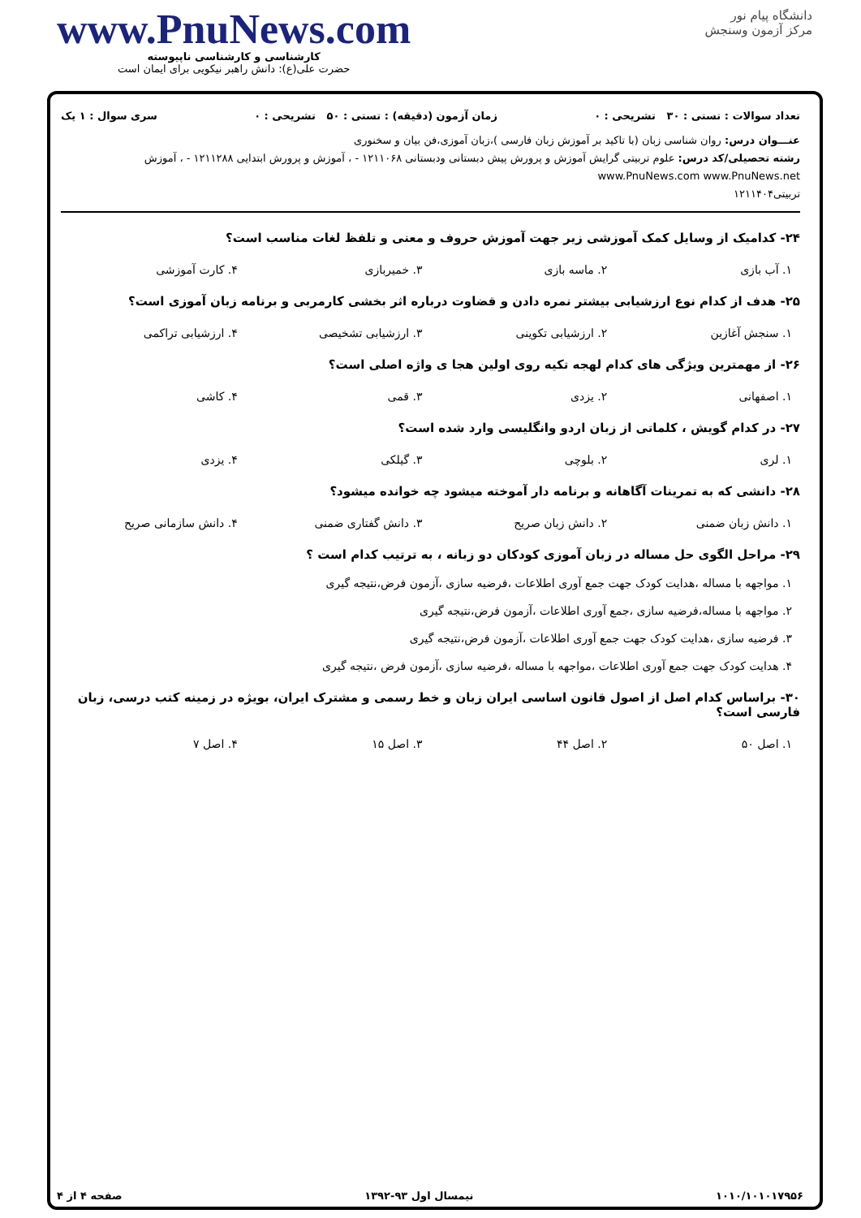www.PnuNews.com
کارشناسی و کارشناسی ناپیوسته
حضرت علی(ع): دانش راهبر نیکویی برای ایمان است
دانشگاه پیام نور
مرکز آزمون وسنجش
تعداد سوالات : تستی : ۳۰ تشریحی : ۰ زمان آزمون (دقیقه) : تستی : ۵۰ تشریحی : ۰ سری سوال : ۱ یک
عنـــوان درس: روان شناسی زبان (با تاکید بر آموزش زبان فارسی )،زبان آموزی،فن بیان و سخنوری
رشته تحصیلی/کد درس: علوم تربیتی گرایش آموزش و پرورش پیش دبستانی ودبستانی ۱۲۱۱۰۶۸ - ، آموزش و پرورش ابتدایی ۱۲۱۱۲۸۸ - ، آموزش www.PnuNews.com www.PnuNews.net
تربیتی۱۲۱۱۴۰۴
۲۴- کدامیک از وسایل کمک آموزشی زیر جهت آموزش حروف و معنی و تلفظ لغات مناسب است؟
۱. آب بازی ۲. ماسه بازی ۳. خمیربازی ۴. کارت آموزشی
۲۵- هدف از کدام نوع ارزشیابی بیشتر نمره دادن و قضاوت درباره اثر بخشی کارمربی و برنامه زبان آموزی است؟
۱. سنجش آغازین ۲. ارزشیابی تکوینی ۳. ارزشیابی تشخیصی ۴. ارزشیابی تراکمی
۲۶- از مهمترین ویژگی های کدام لهجه تکیه روی اولین هجا ی واژه اصلی است؟
۱. اصفهانی ۲. یزدی ۳. قمی ۴. کاشی
۲۷- در کدام گویش ، کلماتی از زبان اردو وانگلیسی وارد شده است؟
۱. لری ۲. بلوچی ۳. گیلکی ۴. یزدی
۲۸- دانشی که به تمرینات آگاهانه و برنامه دار آموخته میشود چه خوانده میشود؟
۱. دانش زبان ضمنی ۲. دانش زبان صریح ۳. دانش گفتاری ضمنی ۴. دانش سازمانی صریح
۲۹- مراحل الگوی حل مساله در زبان آموزی کودکان دو زبانه ، به ترتیب کدام است ؟
۱. مواجهه با مساله ،هدایت کودک جهت جمع آوری اطلاعات ،فرضیه سازی ،آزمون فرض،نتیجه گیری
۲. مواجهه با مساله،فرضیه سازی ،جمع آوری اطلاعات ،آزمون فرض،نتیجه گیری
۳. فرضیه سازی ،هدایت کودک جهت جمع آوری اطلاعات ،آزمون فرض،نتیجه گیری
۴. هدایت کودک جهت جمع آوری اطلاعات ،مواجهه با مساله ،فرضیه سازی ،آزمون فرض ،نتیجه گیری
۳۰- براساس کدام اصل از اصول قانون اساسی ایران زبان و خط رسمی و مشترک ایران، بویژه در زمینه کتب درسی، زبان فارسی است؟
۱. اصل ۵۰ ۲. اصل ۴۴ ۳. اصل ۱۵ ۴. اصل ۷
۱۰۱۰/۱۰۱۰۱۷۹۵۶ نیمسال اول ۹۳-۱۳۹۲ صفحه ۴ از ۴